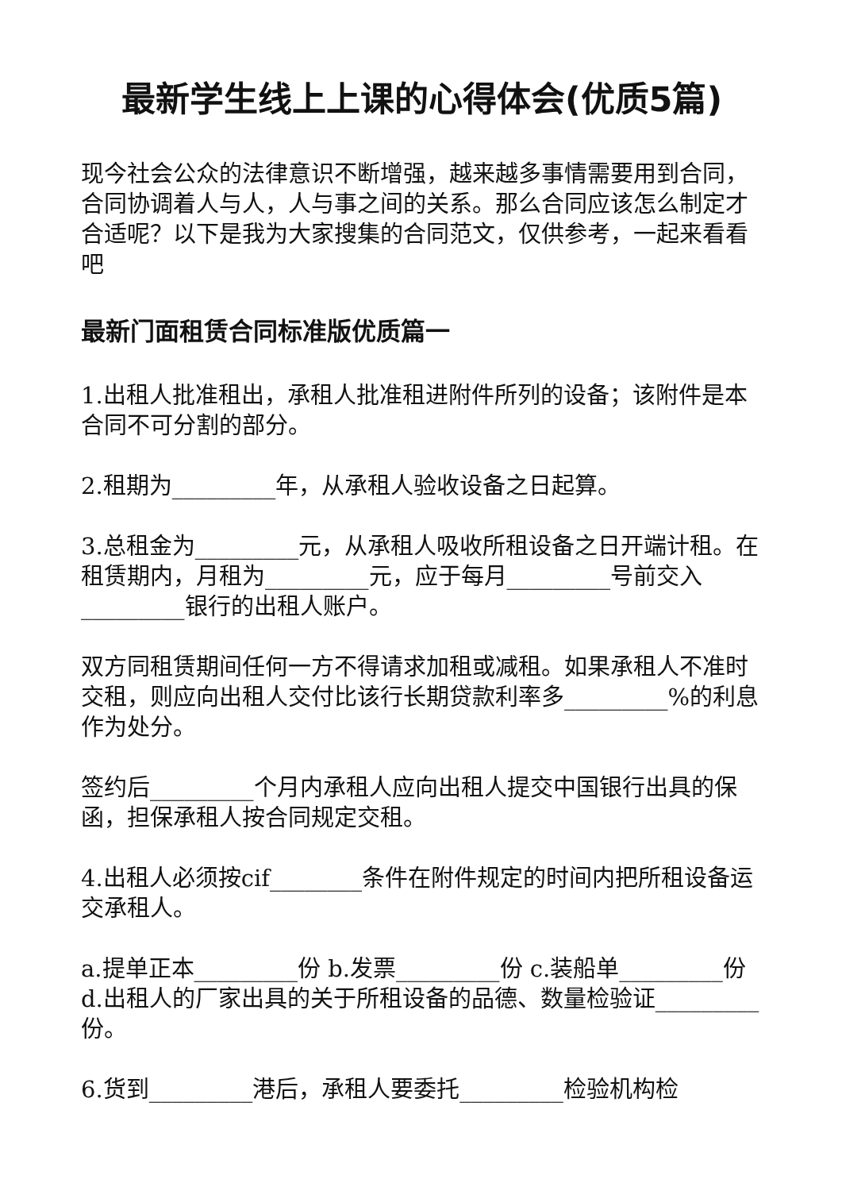最新学生线上上课的心得体会(优质5篇)
现今社会公众的法律意识不断增强，越来越多事情需要用到合同，合同协调着人与人，人与事之间的关系。那么合同应该怎么制定才合适呢？以下是我为大家搜集的合同范文，仅供参考，一起来看看吧
最新门面租赁合同标准版优质篇一
1.出租人批准租出，承租人批准租进附件所列的设备；该附件是本合同不可分割的部分。
2.租期为_________年，从承租人验收设备之日起算。
3.总租金为_________元，从承租人吸收所租设备之日开端计租。在租赁期内，月租为_________元，应于每月_________号前交入_________银行的出租人账户。
双方同租赁期间任何一方不得请求加租或减租。如果承租人不准时交租，则应向出租人交付比该行长期贷款利率多_________%的利息作为处分。
签约后_________个月内承租人应向出租人提交中国银行出具的保函，担保承租人按合同规定交租。
4.出租人必须按cif________条件在附件规定的时间内把所租设备运交承租人。
a.提单正本_________份 b.发票_________份 c.装船单_________份 d.出租人的厂家出具的关于所租设备的品德、数量检验证_________份。
6.货到_________港后，承租人要委托_________检验机构检